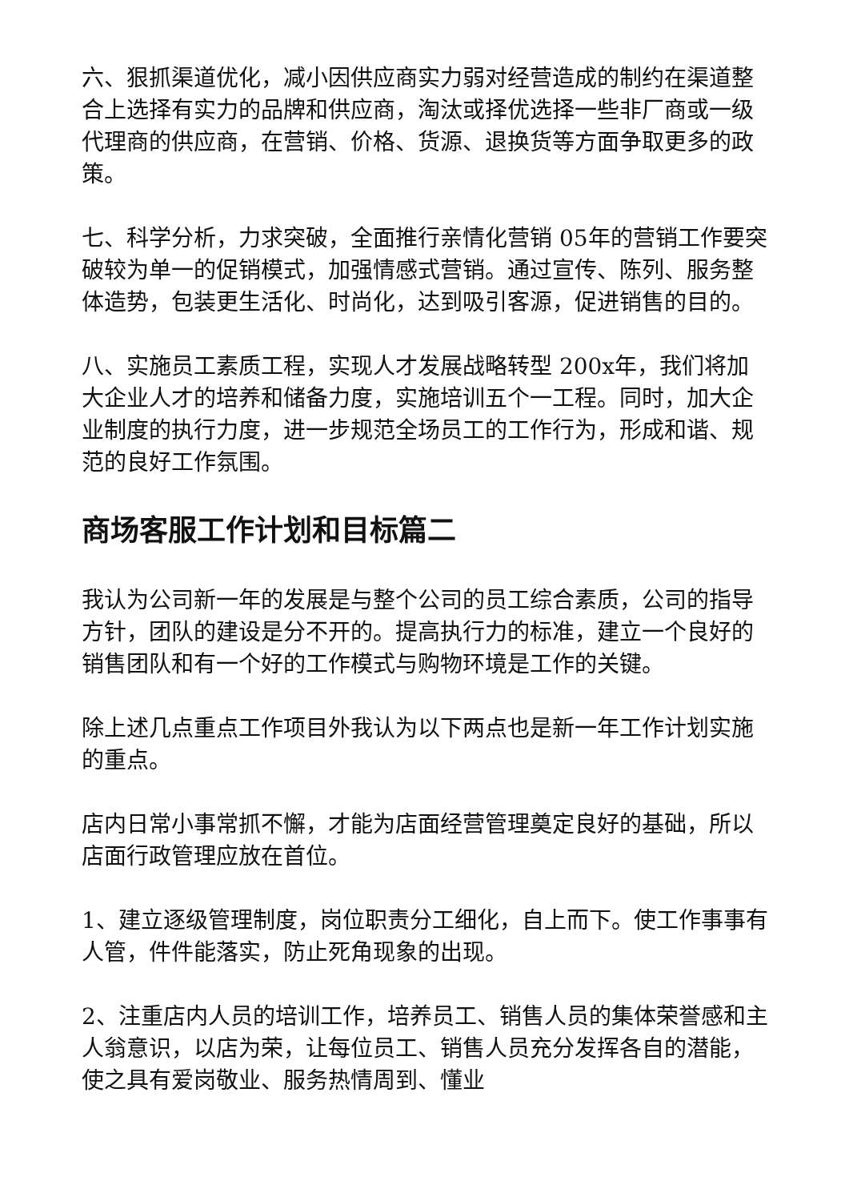六、狠抓渠道优化，减小因供应商实力弱对经营造成的制约在渠道整合上选择有实力的品牌和供应商，淘汰或择优选择一些非厂商或一级代理商的供应商，在营销、价格、货源、退换货等方面争取更多的政策。
七、科学分析，力求突破，全面推行亲情化营销 05年的营销工作要突破较为单一的促销模式，加强情感式营销。通过宣传、陈列、服务整体造势，包装更生活化、时尚化，达到吸引客源，促进销售的目的。
八、实施员工素质工程，实现人才发展战略转型 200x年，我们将加大企业人才的培养和储备力度，实施培训五个一工程。同时，加大企业制度的执行力度，进一步规范全场员工的工作行为，形成和谐、规范的良好工作氛围。
商场客服工作计划和目标篇二
我认为公司新一年的发展是与整个公司的员工综合素质，公司的指导方针，团队的建设是分不开的。提高执行力的标准，建立一个良好的销售团队和有一个好的工作模式与购物环境是工作的关键。
除上述几点重点工作项目外我认为以下两点也是新一年工作计划实施的重点。
店内日常小事常抓不懈，才能为店面经营管理奠定良好的基础，所以店面行政管理应放在首位。
1、建立逐级管理制度，岗位职责分工细化，自上而下。使工作事事有人管，件件能落实，防止死角现象的出现。
2、注重店内人员的培训工作，培养员工、销售人员的集体荣誉感和主人翁意识，以店为荣，让每位员工、销售人员充分发挥各自的潜能，使之具有爱岗敬业、服务热情周到、懂业